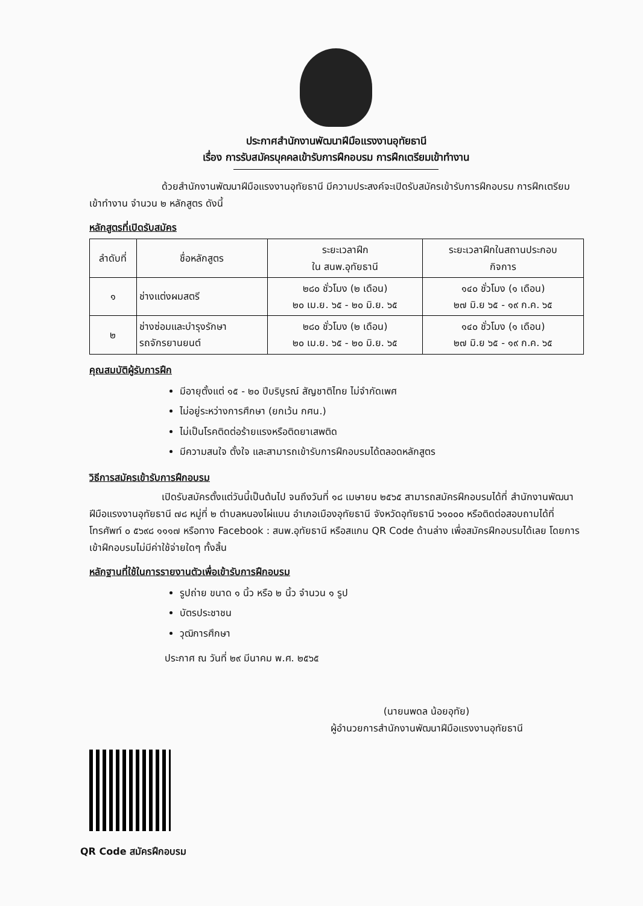ประกาศสำนักงานพัฒนาฝีมือแรงงานอุทัยธานี
เรื่อง การรับสมัครบุคคลเข้ารับการฝึกอบรม การฝึกเตรียมเข้าทำงาน
ด้วยสำนักงานพัฒนาฝีมือแรงงานอุทัยธานี มีความประสงค์จะเปิดรับสมัครเข้ารับการฝึกอบรม การฝึกเตรียมเข้าทำงาน จำนวน ๒ หลักสูตร ดังนี้
หลักสูตรที่เปิดรับสมัคร
| ลำดับที่ | ชื่อหลักสูตร | ระยะเวลาฝึก ใน สนพ.อุทัยธานี | ระยะเวลาฝึกในสถานประกอบ กิจการ |
| --- | --- | --- | --- |
| ๑ | ช่างแต่งผมสตรี | ๒๘๐ ชั่วโมง (๒ เดือน) ๒๐ เม.ย. ๖๕ - ๒๐ มิ.ย. ๖๕ | ๑๔๐ ชั่วโมง (๑ เดือน) ๒๗ มิ.ย ๖๕ - ๑๙ ก.ค. ๖๕ |
| ๒ | ช่างซ่อมและบำรุงรักษา รถจักรยานยนต์ | ๒๘๐ ชั่วโมง (๒ เดือน) ๒๐ เม.ย. ๖๕ - ๒๐ มิ.ย. ๖๕ | ๑๔๐ ชั่วโมง (๑ เดือน) ๒๗ มิ.ย ๖๕ - ๑๙ ก.ค. ๖๕ |
คุณสมบัติผู้รับการฝึก
มีอายุตั้งแต่ ๑๕ - ๒๐ ปีบริบูรณ์ สัญชาติไทย ไม่จำกัดเพศ
ไม่อยู่ระหว่างการศึกษา (ยกเว้น กศน.)
ไม่เป็นโรคติดต่อร้ายแรงหรือติดยาเสพติด
มีความสนใจ ตั้งใจ และสามารถเข้ารับการฝึกอบรมได้ตลอดหลักสูตร
วิธีการสมัครเข้ารับการฝึกอบรม
เปิดรับสมัครตั้งแต่วันนี้เป็นต้นไป จนถึงวันที่ ๑๘ เมษายน ๒๕๖๕ สามารถสมัครฝึกอบรมได้ที่ สำนักงานพัฒนาฝีมือแรงงานอุทัยธานี ๗๘ หมู่ที่ ๒ ตำบลหนองไผ่แบน อำเภอเมืองอุทัยธานี จังหวัดอุทัยธานี ๖๑๐๐๐ หรือติดต่อสอบถามได้ที่ โทรศัพท์ ๐ ๕๖๙๘ ๑๑๑๗ หรือทาง Facebook : สนพ.อุทัยธานี หรือสแกน QR Code ด้านล่าง เพื่อสมัครฝึกอบรมได้เลย โดยการเข้าฝึกอบรมไม่มีค่าใช้จ่ายใดๆ ทั้งสิ้น
หลักฐานที่ใช้ในการรายงานตัวเพื่อเข้ารับการฝึกอบรม
รูปถ่าย ขนาด ๑ นิ้ว หรือ ๒ นิ้ว จำนวน ๑ รูป
บัตรประชาชน
วุฒิการศึกษา
ประกาศ ณ วันที่ ๒๙ มีนาคม พ.ศ. ๒๕๖๕
(นายนพดล น้อยอุทัย)
ผู้อำนวยการสำนักงานพัฒนาฝีมือแรงงานอุทัยธานี
QR Code สมัครฝึกอบรม